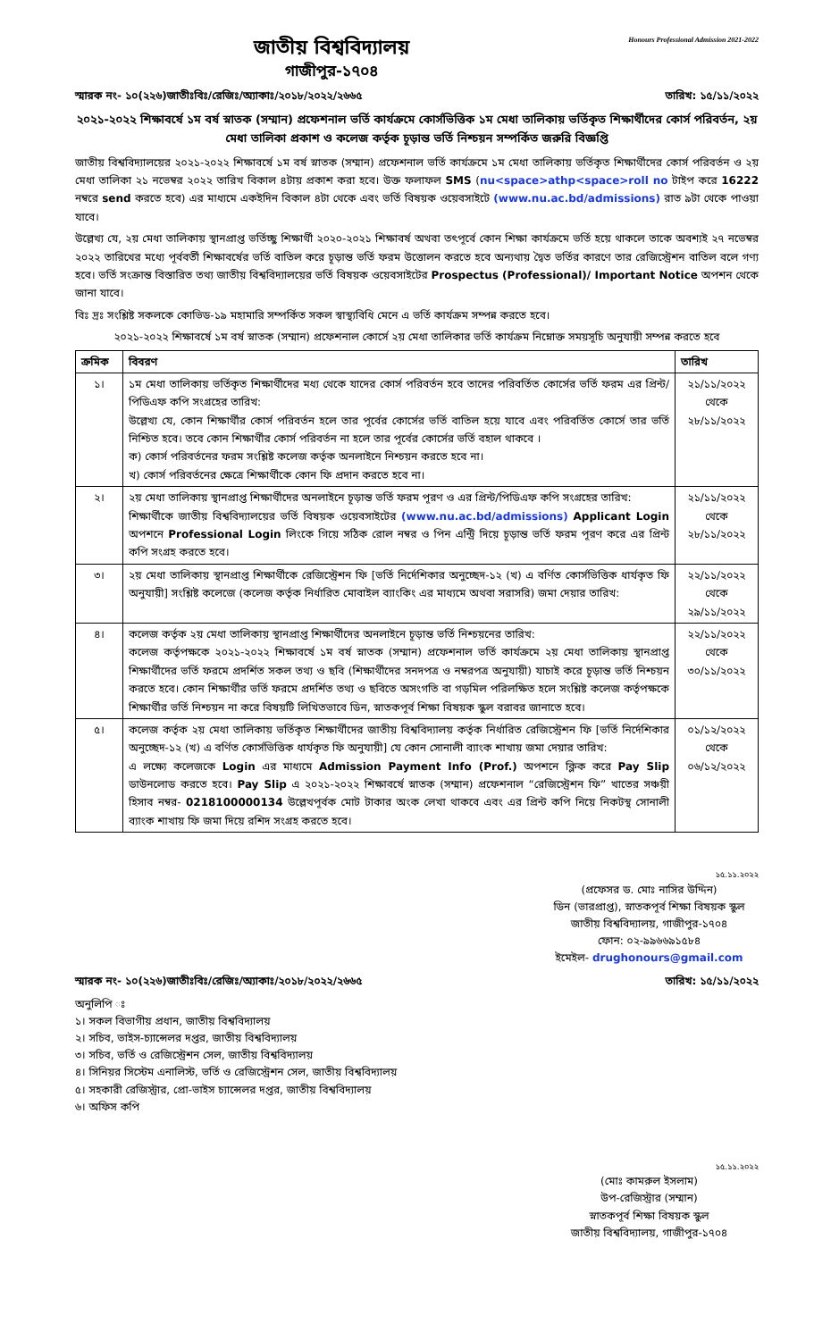জাতীয় বিশ্ববিদ্যালয়
গাজীপুর-১৭০৪
Honours Professional Admission 2021-2022
স্মারক নং- ১০(২২৬)জাতীঃবিঃ/রেজিঃ/অ্যাকাঃ/২০১৮/২০২২/২৬৬৫ তারিখ: ১৫/১১/২০২২
২০২১-২০২২ শিক্ষাবর্ষে ১ম বর্ষ স্নাতক (সম্মান) প্রফেশনাল ভর্তি কার্যক্রমে কোর্সভিত্তিক ১ম মেধা তালিকায় ভর্তিকৃত শিক্ষার্থীদের কোর্স পরিবর্তন, ২য় মেধা তালিকা প্রকাশ ও কলেজ কর্তৃক চূড়ান্ত ভর্তি নিশ্চয়ন সম্পর্কিত জরুরি বিজ্ঞপ্তি
জাতীয় বিশ্ববিদ্যালয়ের ২০২১-২০২২ শিক্ষাবর্ষে ১ম বর্ষ স্নাতক (সম্মান) প্রফেশনাল ভর্তি কার্যক্রমে ১ম মেধা তালিকায় ভর্তিকৃত শিক্ষার্থীদের কোর্স পরিবর্তন ও ২য় মেধা তালিকা ২১ নভেম্বর ২০২২ তারিখ বিকাল ৪টায় প্রকাশ করা হবে। উক্ত ফলাফল SMS (nu<space>athp<space>roll no টাইপ করে 16222 নম্বরে send করতে হবে) এর মাধ্যমে একইদিন বিকাল ৪টা থেকে এবং ভর্তি বিষয়ক ওয়েবসাইটে (www.nu.ac.bd/admissions) রাত ৯টা থেকে পাওয়া যাবে।
উল্লেখ্য যে, ২য় মেধা তালিকায় স্থানপ্রাপ্ত ভর্তিচ্ছু শিক্ষার্থী ২০২০-২০২১ শিক্ষাবর্ষ অথবা তৎপূর্বে কোন শিক্ষা কার্যক্রমে ভর্তি হয়ে থাকলে তাকে অবশ্যই ২৭ নভেম্বর ২০২২ তারিখের মধ্যে পূর্ববর্তী শিক্ষাবর্ষের ভর্তি বাতিল করে চূড়ান্ত ভর্তি ফরম উত্তোলন করতে হবে অন্যথায় দ্বৈত ভর্তির কারণে তার রেজিস্ট্রেশন বাতিল বলে গণ্য হবে। ভর্তি সংক্রান্ত বিস্তারিত তথ্য জাতীয় বিশ্ববিদ্যালয়ের ভর্তি বিষয়ক ওয়েবসাইটের Prospectus (Professional)/ Important Notice অপশন থেকে জানা যাবে।
বিঃ দ্রঃ সংশ্লিষ্ট সকলকে কোভিড-১৯ মহামারি সম্পর্কিত সকল স্বাস্থ্যবিধি মেনে এ ভর্তি কার্যক্রম সম্পন্ন করতে হবে।
২০২১-২০২২ শিক্ষাবর্ষে ১ম বর্ষ স্নাতক (সম্মান) প্রফেশনাল কোর্সে ২য় মেধা তালিকার ভর্তি কার্যক্রম নিম্নোক্ত সময়সূচি অনুযায়ী সম্পন্ন করতে হবে
| ক্রমিক | বিবরণ | তারিখ |
| --- | --- | --- |
| ১। | ১ম মেধা তালিকায় ভর্তিকৃত শিক্ষার্থীদের মধ্য থেকে যাদের কোর্স পরিবর্তন হবে তাদের পরিবর্তিত কোর্সের ভর্তি ফরম এর প্রিন্ট/পিডিএফ কপি সংগ্রহের তারিখ: উল্লেখ্য যে, কোন শিক্ষার্থীর কোর্স পরিবর্তন হলে তার পূর্বের কোর্সের ভর্তি বাতিল হয়ে যাবে এবং পরিবর্তিত কোর্সে তার ভর্তি নিশ্চিত হবে। তবে কোন শিক্ষার্থীর কোর্স পরিবর্তন না হলে তার পূর্বের কোর্সের ভর্তি বহাল থাকবে । ক) কোর্স পরিবর্তনের ফরম সংশ্লিষ্ট কলেজ কর্তৃক অনলাইনে নিশ্চয়ন করতে হবে না। খ) কোর্স পরিবর্তনের ক্ষেত্রে শিক্ষার্থীকে কোন ফি প্রদান করতে হবে না। | ২১/১১/২০২২ থেকে ২৮/১১/২০২২ |
| ২। | ২য় মেধা তালিকায় স্থানপ্রাপ্ত শিক্ষার্থীদের অনলাইনে চূড়ান্ত ভর্তি ফরম পূরণ ও এর প্রিন্ট/পিডিএফ কপি সংগ্রহের তারিখ: শিক্ষার্থীকে জাতীয় বিশ্ববিদ্যালয়ের ভর্তি বিষয়ক ওয়েবসাইটের (www.nu.ac.bd/admissions) Applicant Login অপশনে Professional Login লিংকে গিয়ে সঠিক রোল নম্বর ও পিন এন্ট্রি দিয়ে চূড়ান্ত ভর্তি ফরম পূরণ করে এর প্রিন্ট কপি সংগ্রহ করতে হবে। | ২১/১১/২০২২ থেকে ২৮/১১/২০২২ |
| ৩। | ২য় মেধা তালিকায় স্থানপ্রাপ্ত শিক্ষার্থীকে রেজিস্ট্রেশন ফি [ভর্তি নির্দেশিকার অনুচ্ছেদ-১২ (খ) এ বর্ণিত কোর্সভিত্তিক ধার্যকৃত ফি অনুযায়ী] সংশ্লিষ্ট কলেজে (কলেজ কর্তৃক নির্ধারিত মোবাইল ব্যাংকিং এর মাধ্যমে অথবা সরাসরি) জমা দেয়ার তারিখ: | ২২/১১/২০২২ থেকে ২৯/১১/২০২২ |
| ৪। | কলেজ কর্তৃক ২য় মেধা তালিকায় স্থানপ্রাপ্ত শিক্ষার্থীদের অনলাইনে চূড়ান্ত ভর্তি নিশ্চয়নের তারিখ: কলেজ কর্তৃপক্ষকে ২০২১-২০২২ শিক্ষাবর্ষে ১ম বর্ষ স্নাতক (সম্মান) প্রফেশনাল ভর্তি কার্যক্রমে ২য় মেধা তালিকায় স্থানপ্রাপ্ত শিক্ষার্থীদের ভর্তি ফরমে প্রদর্শিত সকল তথ্য ও ছবি (শিক্ষার্থীদের সনদপত্র ও নম্বরপত্র অনুযায়ী) যাচাই করে চূড়ান্ত ভর্তি নিশ্চয়ন করতে হবে। কোন শিক্ষার্থীর ভর্তি ফরমে প্রদর্শিত তথ্য ও ছবিতে অসংগতি বা গড়মিল পরিলক্ষিত হলে সংশ্লিষ্ট কলেজ কর্তৃপক্ষকে শিক্ষার্থীর ভর্তি নিশ্চয়ন না করে বিষয়টি লিখিতভাবে ডিন, স্নাতকপূর্ব শিক্ষা বিষয়ক স্কুল বরাবর জানাতে হবে। | ২২/১১/২০২২ থেকে ৩০/১১/২০২২ |
| ৫। | কলেজ কর্তৃক ২য় মেধা তালিকায় ভর্তিকৃত শিক্ষার্থীদের জাতীয় বিশ্ববিদ্যালয় কর্তৃক নির্ধারিত রেজিস্ট্রেশন ফি [ভর্তি নির্দেশিকার অনুচ্ছেদ-১২ (খ) এ বর্ণিত কোর্সভিত্তিক ধার্যকৃত ফি অনুযায়ী] যে কোন সোনালী ব্যাংক শাখায় জমা দেয়ার তারিখ: এ লক্ষ্যে কলেজকে Login এর মাধ্যমে Admission Payment Info (Prof.) অপশনে ক্লিক করে Pay Slip ডাউনলোড করতে হবে। Pay Slip এ ২০২১-২০২২ শিক্ষাবর্ষে স্নাতক (সম্মান) প্রফেশনাল “রেজিস্ট্রেশন ফি” খাতের সঞ্চয়ী হিসাব নম্বর- 0218100000134 উল্লেখপূর্বক মোট টাকার অংক লেখা থাকবে এবং এর প্রিন্ট কপি নিয়ে নিকটস্থ সোনালী ব্যাংক শাখায় ফি জমা দিয়ে রশিদ সংগ্রহ করতে হবে। | ০১/১২/২০২২ থেকে ০৬/১২/২০২২ |
১৫.১১.২০২২
(প্রফেসর ড. মোঃ নাসির উদ্দিন)
ডিন (ভারপ্রাপ্ত), স্নাতকপূর্ব শিক্ষা বিষয়ক স্কুল
জাতীয় বিশ্ববিদ্যালয়, গাজীপুর-১৭০৪
ফোন: ০২-৯৯৬৬৯১৫৮৪
ইমেইল- drughonours@gmail.com
স্মারক নং- ১০(২২৬)জাতীঃবিঃ/রেজিঃ/অ্যাকাঃ/২০১৮/২০২২/২৬৬৫ তারিখ: ১৫/১১/২০২২
অনুলিপি ঃ
১। সকল বিভাগীয় প্রধান, জাতীয় বিশ্ববিদ্যালয়
২। সচিব, ভাইস-চ্যান্সেলর দপ্তর, জাতীয় বিশ্ববিদ্যালয়
৩। সচিব, ভর্তি ও রেজিস্ট্রেশন সেল, জাতীয় বিশ্ববিদ্যালয়
৪। সিনিয়র সিস্টেম এনালিস্ট, ভর্তি ও রেজিস্ট্রেশন সেল, জাতীয় বিশ্ববিদ্যালয়
৫। সহকারী রেজিস্ট্রার, প্রো-ভাইস চ্যান্সেলর দপ্তর, জাতীয় বিশ্ববিদ্যালয়
৬। অফিস কপি
১৫.১১.২০২২
(মোঃ কামরুল ইসলাম)
উপ-রেজিস্ট্রার (সম্মান)
স্নাতকপূর্ব শিক্ষা বিষয়ক স্কুল
জাতীয় বিশ্ববিদ্যালয়, গাজীপুর-১৭০৪